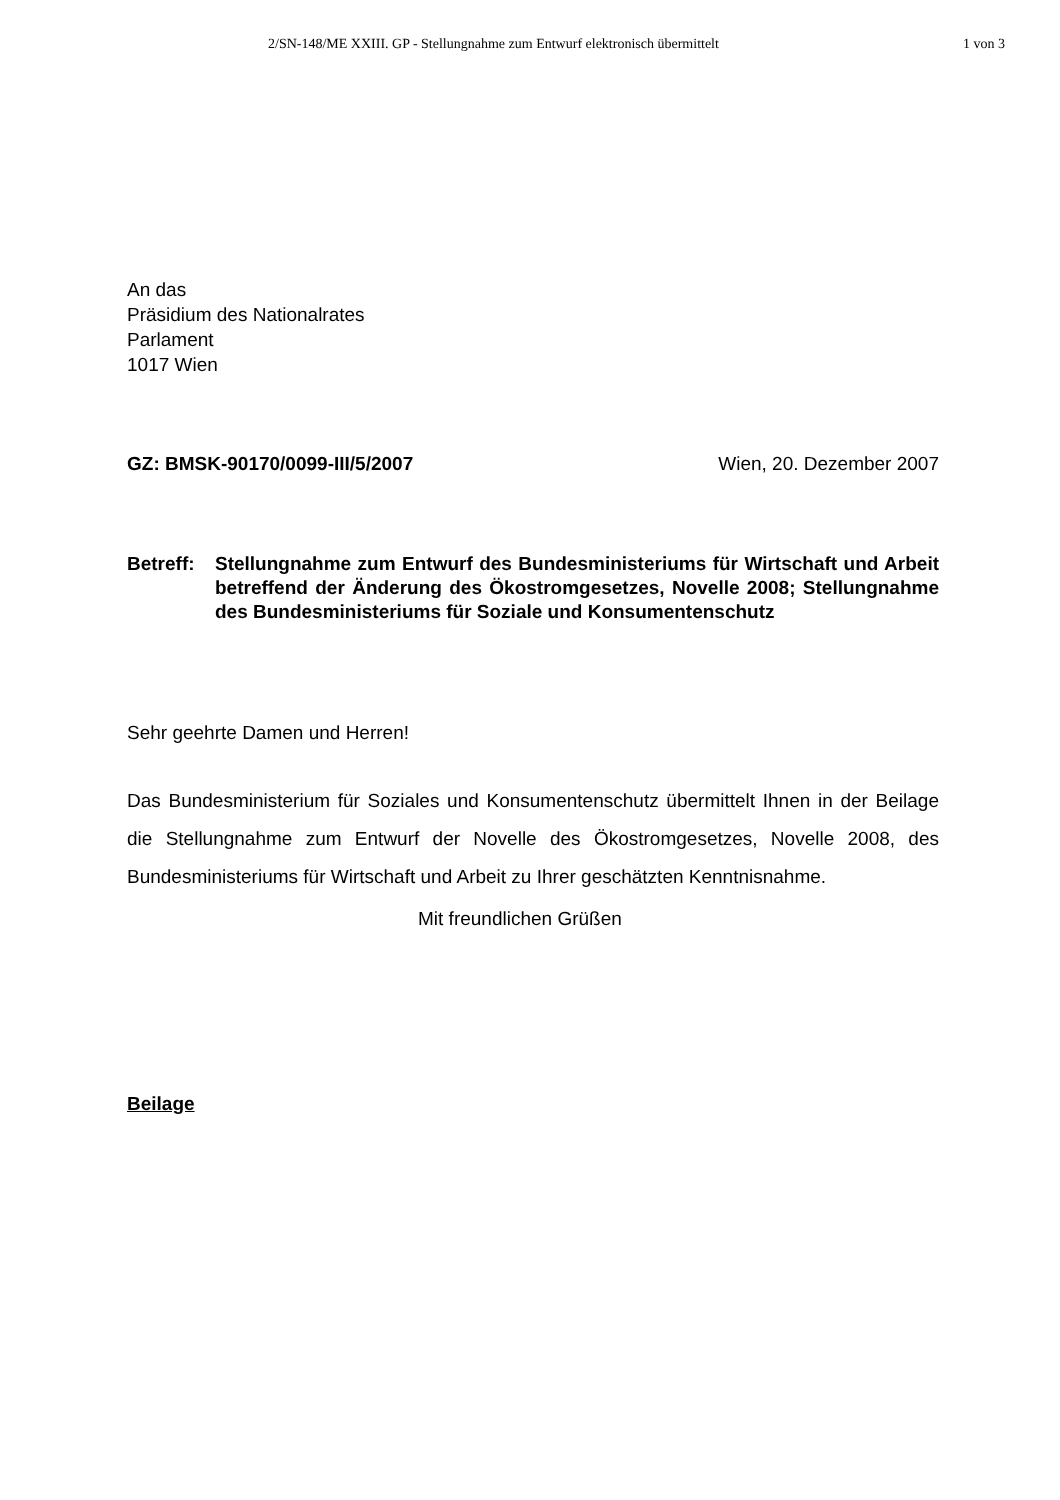2/SN-148/ME XXIII. GP - Stellungnahme zum Entwurf elektronisch übermittelt
1 von 3
An das
Präsidium des Nationalrates
Parlament
1017 Wien
GZ: BMSK-90170/0099-III/5/2007 Wien, 20. Dezember 2007
Betreff:
Stellungnahme zum Entwurf des Bundesministeriums für Wirtschaft und Arbeit betreffend der Änderung des Ökostromgesetzes, Novelle 2008; Stellungnahme des Bundesministeriums für Soziale und Konsumentenschutz
Sehr geehrte Damen und Herren!
Das Bundesministerium für Soziales und Konsumentenschutz übermittelt Ihnen in der Beilage die Stellungnahme zum Entwurf der Novelle des Ökostromgesetzes, Novelle 2008, des Bundesministeriums für Wirtschaft und Arbeit zu Ihrer geschätzten Kenntnisnahme.
Mit freundlichen Grüßen
Beilage